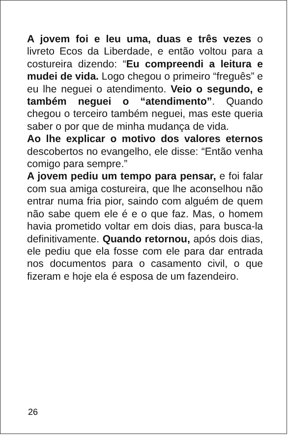A jovem foi e leu uma, duas e três vezes o livreto Ecos da Liberdade, e então voltou para a costureira dizendo: “Eu compreendi a leitura e mudei de vida. Logo chegou o primeiro “freguês” e eu lhe neguei o atendimento. Veio o segundo, e também neguei o “atendimento”. Quando chegou o terceiro também neguei, mas este queria saber o por que de minha mudança de vida.
Ao lhe explicar o motivo dos valores eternos descobertos no evangelho, ele disse: “Então venha comigo para sempre.”
A jovem pediu um tempo para pensar, e foi falar com sua amiga costureira, que lhe aconselhou não entrar numa fria pior, saindo com alguém de quem não sabe quem ele é e o que faz. Mas, o homem havia prometido voltar em dois dias, para busca-la definitivamente. Quando retornou, após dois dias, ele pediu que ela fosse com ele para dar entrada nos documentos para o casamento civil, o que fizeram e hoje ela é esposa de um fazendeiro.
26